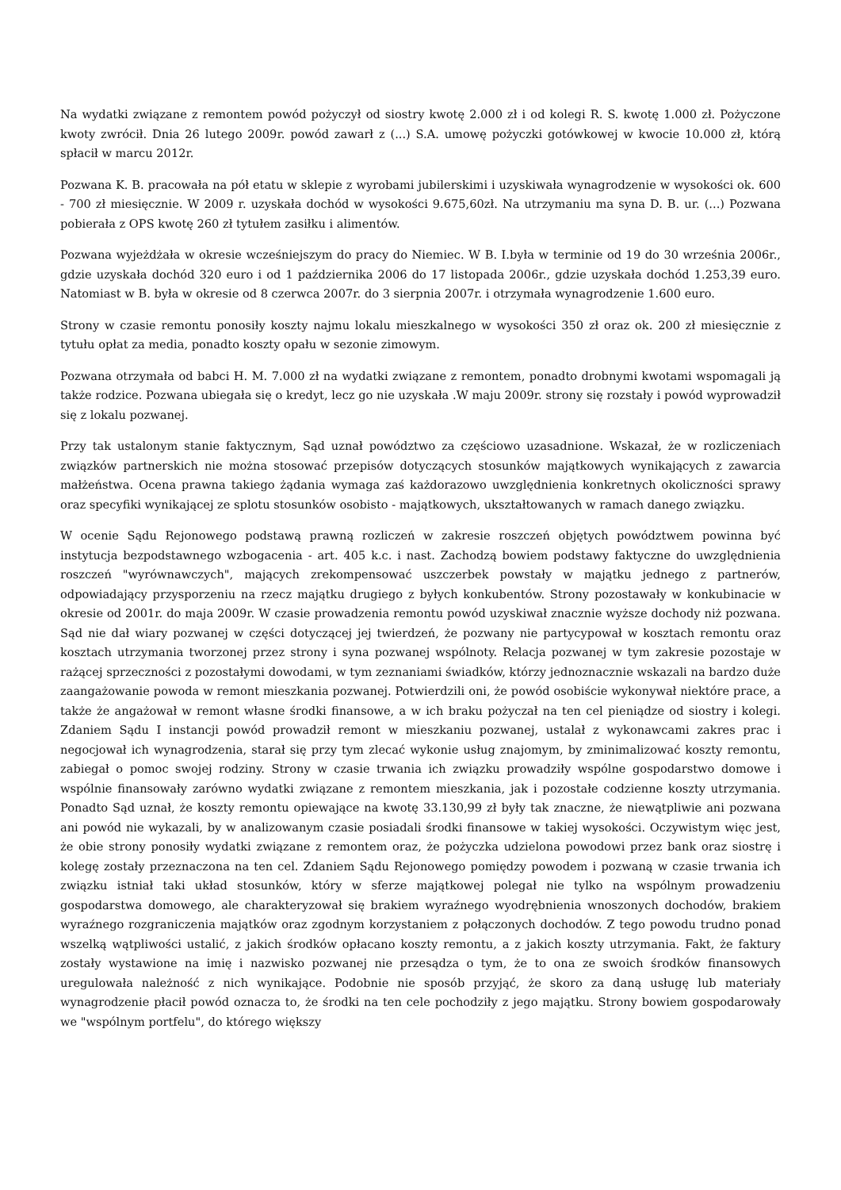Na wydatki związane z remontem powód pożyczył od siostry kwotę 2.000 zł i od kolegi R. S. kwotę 1.000 zł. Pożyczone kwoty zwrócił. Dnia 26 lutego 2009r. powód zawarł z (...) S.A. umowę pożyczki gotówkowej w kwocie 10.000 zł, którą spłacił w marcu 2012r.
Pozwana K. B. pracowała na pół etatu w sklepie z wyrobami jubilerskimi i uzyskiwała wynagrodzenie w wysokości ok. 600 - 700 zł miesięcznie. W 2009 r. uzyskała dochód w wysokości 9.675,60zł. Na utrzymaniu ma syna D. B. ur. (...) Pozwana pobierała z OPS kwotę 260 zł tytułem zasiłku i alimentów.
Pozwana wyjeżdżała w okresie wcześniejszym do pracy do Niemiec. W B. I.była w terminie od 19 do 30 września 2006r., gdzie uzyskała dochód 320 euro i od 1 października 2006 do 17 listopada 2006r., gdzie uzyskała dochód 1.253,39 euro. Natomiast w B. była w okresie od 8 czerwca 2007r. do 3 sierpnia 2007r. i otrzymała wynagrodzenie 1.600 euro.
Strony w czasie remontu ponosiły koszty najmu lokalu mieszkalnego w wysokości 350 zł oraz ok. 200 zł miesięcznie z tytułu opłat za media, ponadto koszty opału w sezonie zimowym.
Pozwana otrzymała od babci H. M. 7.000 zł na wydatki związane z remontem, ponadto drobnymi kwotami wspomagali ją także rodzice. Pozwana ubiegała się o kredyt, lecz go nie uzyskała .W maju 2009r. strony się rozstały i powód wyprowadził się z lokalu pozwanej.
Przy tak ustalonym stanie faktycznym, Sąd uznał powództwo za częściowo uzasadnione. Wskazał, że w rozliczeniach związków partnerskich nie można stosować przepisów dotyczących stosunków majątkowych wynikających z zawarcia małżeństwa. Ocena prawna takiego żądania wymaga zaś każdorazowo uwzględnienia konkretnych okoliczności sprawy oraz specyfiki wynikającej ze splotu stosunków osobisto - majątkowych, ukształtowanych w ramach danego związku.
W ocenie Sądu Rejonowego podstawą prawną rozliczeń w zakresie roszczeń objętych powództwem powinna być instytucja bezpodstawnego wzbogacenia - art. 405 k.c. i nast. Zachodzą bowiem podstawy faktyczne do uwzględnienia roszczeń "wyrównawczych", mających zrekompensować uszczerbek powstały w majątku jednego z partnerów, odpowiadający przysporzeniu na rzecz majątku drugiego z byłych konkubentów. Strony pozostawały w konkubinacie w okresie od 2001r. do maja 2009r. W czasie prowadzenia remontu powód uzyskiwał znacznie wyższe dochody niż pozwana. Sąd nie dał wiary pozwanej w części dotyczącej jej twierdzeń, że pozwany nie partycypował w kosztach remontu oraz kosztach utrzymania tworzonej przez strony i syna pozwanej wspólnoty. Relacja pozwanej w tym zakresie pozostaje w rażącej sprzeczności z pozostałymi dowodami, w tym zeznaniami świadków, którzy jednoznacznie wskazali na bardzo duże zaangażowanie powoda w remont mieszkania pozwanej. Potwierdzili oni, że powód osobiście wykonywał niektóre prace, a także że angażował w remont własne środki finansowe, a w ich braku pożyczał na ten cel pieniądze od siostry i kolegi. Zdaniem Sądu I instancji powód prowadził remont w mieszkaniu pozwanej, ustalał z wykonawcami zakres prac i negocjował ich wynagrodzenia, starał się przy tym zlecać wykonie usług znajomym, by zminimalizować koszty remontu, zabiegał o pomoc swojej rodziny. Strony w czasie trwania ich związku prowadziły wspólne gospodarstwo domowe i wspólnie finansowały zarówno wydatki związane z remontem mieszkania, jak i pozostałe codzienne koszty utrzymania. Ponadto Sąd uznał, że koszty remontu opiewające na kwotę 33.130,99 zł były tak znaczne, że niewątpliwie ani pozwana ani powód nie wykazali, by w analizowanym czasie posiadali środki finansowe w takiej wysokości. Oczywistym więc jest, że obie strony ponosiły wydatki związane z remontem oraz, że pożyczka udzielona powodowi przez bank oraz siostrę i kolegę zostały przeznaczona na ten cel. Zdaniem Sądu Rejonowego pomiędzy powodem i pozwaną w czasie trwania ich związku istniał taki układ stosunków, który w sferze majątkowej polegał nie tylko na wspólnym prowadzeniu gospodarstwa domowego, ale charakteryzował się brakiem wyraźnego wyodrębnienia wnoszonych dochodów, brakiem wyraźnego rozgraniczenia majątków oraz zgodnym korzystaniem z połączonych dochodów. Z tego powodu trudno ponad wszelką wątpliwości ustalić, z jakich środków opłacano koszty remontu, a z jakich koszty utrzymania. Fakt, że faktury zostały wystawione na imię i nazwisko pozwanej nie przesądza o tym, że to ona ze swoich środków finansowych uregulowała należność z nich wynikające. Podobnie nie sposób przyjąć, że skoro za daną usługę lub materiały wynagrodzenie płacił powód oznacza to, że środki na ten cele pochodziły z jego majątku. Strony bowiem gospodarowały we "wspólnym portfelu", do którego większy